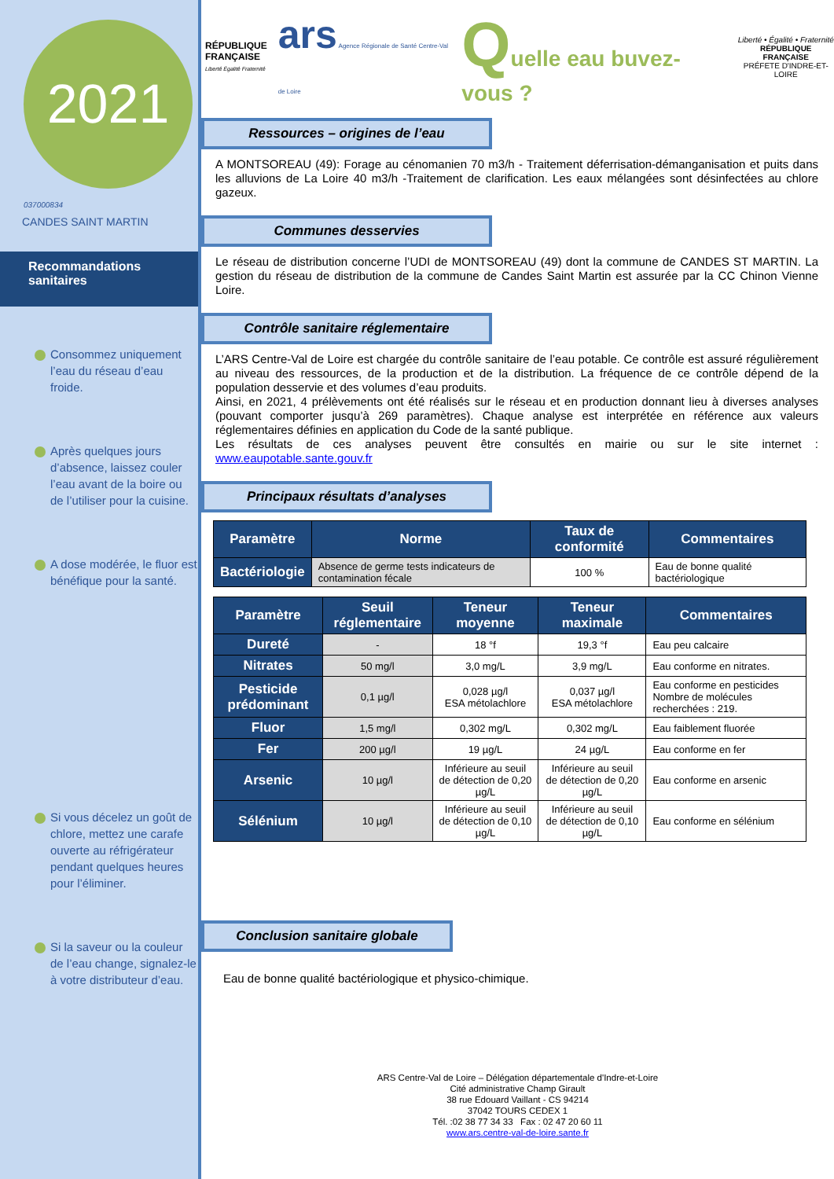2021
037000834
CANDES SAINT MARTIN
Recommandations sanitaires
Consommez uniquement l’eau du réseau d’eau froide.
Après quelques jours d’absence, laissez couler l’eau avant de la boire ou de l’utiliser pour la cuisine.
A dose modérée, le fluor est bénéfique pour la santé.
Si vous décelez un goût de chlore, mettez une carafe ouverte au réfrigérateur pendant quelques heures pour l’éliminer.
Si la saveur ou la couleur de l’eau change, signalez-le à votre distributeur d’eau.
RÉPUBLIQUE
FRANÇAISE
Liberté Égalité Fraternité
ars Agence Régionale de Santé Centre-Val de Loire
Quelle eau buvez-vous ?
Liberté • Égalité • Fraternité
RÉPUBLIQUE FRANÇAISE
PRÉFETE D'INDRE-ET-LOIRE
Ressources – origines de l’eau
A MONTSOREAU (49): Forage au cénomanien 70 m3/h - Traitement déferrisation-démanganisation et puits dans les alluvions de La Loire 40 m3/h -Traitement de clarification. Les eaux mélangées sont désinfectées au chlore gazeux.
Communes desservies
Le réseau de distribution concerne l’UDI de MONTSOREAU (49) dont la commune de CANDES ST MARTIN. La gestion du réseau de distribution de la commune de Candes Saint Martin est assurée par la CC Chinon Vienne Loire.
Contrôle sanitaire réglementaire
L’ARS Centre-Val de Loire est chargée du contrôle sanitaire de l’eau potable. Ce contrôle est assuré régulièrement au niveau des ressources, de la production et de la distribution. La fréquence de ce contrôle dépend de la population desservie et des volumes d’eau produits.
Ainsi, en 2021, 4 prélèvements ont été réalisés sur le réseau et en production donnant lieu à diverses analyses (pouvant comporter jusqu’à 269 paramètres). Chaque analyse est interprétée en référence aux valeurs réglementaires définies en application du Code de la santé publique.
Les résultats de ces analyses peuvent être consultés en mairie ou sur le site internet : www.eaupotable.sante.gouv.fr
Principaux résultats d’analyses
| Paramètre | Norme | Taux de conformité | Commentaires |
| --- | --- | --- | --- |
| Bactériologie | Absence de germe tests indicateurs de contamination fécale | 100 % | Eau de bonne qualité bactériologique |
| Paramètre | Seuil réglementaire | Teneur moyenne | Teneur maximale | Commentaires |
| --- | --- | --- | --- | --- |
| Dureté | - | 18 °f | 19,3 °f | Eau peu calcaire |
| Nitrates | 50 mg/l | 3,0 mg/L | 3,9 mg/L | Eau conforme en nitrates. |
| Pesticide prédominant | 0,1 µg/l | 0,028 µg/l ESA métolachlore | 0,037 µg/l ESA métolachlore | Eau conforme en pesticides Nombre de molécules recherchées : 219. |
| Fluor | 1,5 mg/l | 0,302 mg/L | 0,302 mg/L | Eau faiblement fluorée |
| Fer | 200 µg/l | 19 µg/L | 24 µg/L | Eau conforme en fer |
| Arsenic | 10 µg/l | Inférieure au seuil de détection de 0,20 µg/L | Inférieure au seuil de détection de 0,20 µg/L | Eau conforme en arsenic |
| Sélénium | 10 µg/l | Inférieure au seuil de détection de 0,10 µg/L | Inférieure au seuil de détection de 0,10 µg/L | Eau conforme en sélénium |
Conclusion sanitaire globale
Eau de bonne qualité bactériologique et physico-chimique.
ARS Centre-Val de Loire – Délégation départementale d'Indre-et-Loire
Cité administrative Champ Girault
38 rue Edouard Vaillant - CS 94214
37042 TOURS CEDEX 1
Tél. :02 38 77 34 33 Fax : 02 47 20 60 11
www.ars.centre-val-de-loire.sante.fr